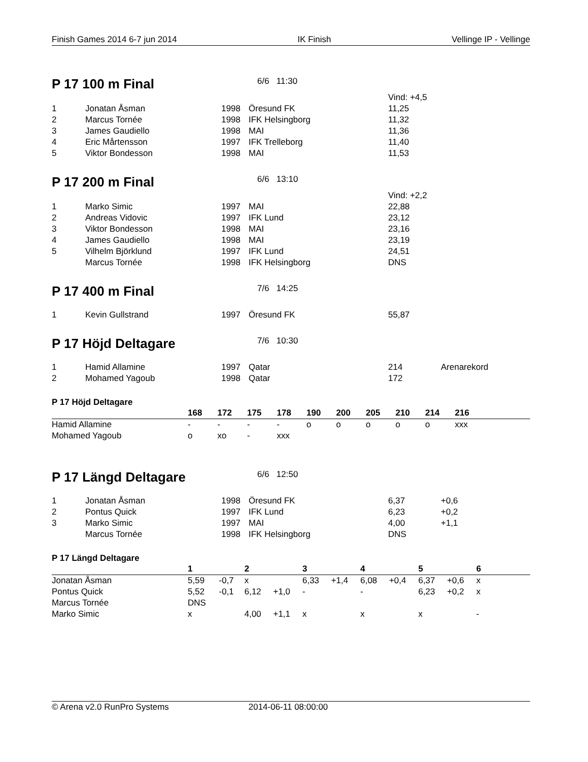Finish Games 2014 6-7 jun 2014 IK Finish Vellinge IP - Vellinge
P 17 100 m Final
6/6 11:30
| | | | | Vind: +4,5 |
| 1 | Jonatan Åsman | 1998 | Öresund FK | 11,25 |
| 2 | Marcus Tornée | 1998 | IFK Helsingborg | 11,32 |
| 3 | James Gaudiello | 1998 | MAI | 11,36 |
| 4 | Eric Mårtensson | 1997 | IFK Trelleborg | 11,40 |
| 5 | Viktor Bondesson | 1998 | MAI | 11,53 |
P 17 200 m Final
6/6 13:10
| | | | | Vind: +2,2 |
| 1 | Marko Simic | 1997 | MAI | 22,88 |
| 2 | Andreas Vidovic | 1997 | IFK Lund | 23,12 |
| 3 | Viktor Bondesson | 1998 | MAI | 23,16 |
| 4 | James Gaudiello | 1998 | MAI | 23,19 |
| 5 | Vilhelm Björklund | 1997 | IFK Lund | 24,51 |
| | Marcus Tornée | 1998 | IFK Helsingborg | DNS |
P 17 400 m Final
7/6 14:25
| 1 | Kevin Gullstrand | 1997 | Öresund FK | 55,87 |
P 17 Höjd Deltagare
7/6 10:30
| 1 | Hamid Allamine | 1997 | Qatar | 214 | Arenarekord |
| 2 | Mohamed Yagoub | 1998 | Qatar | 172 | |
P 17 Höjd Deltagare
| | 168 | 172 | 175 | 178 | 190 | 200 | 205 | 210 | 214 | 216 | |
| --- | --- | --- | --- | --- | --- | --- | --- | --- | --- | --- | --- |
| Hamid Allamine | - | - | - | - | o | o | o | o | o | xxx | |
| Mohamed Yagoub | o | xo | - | xxx | | | | | | | |
P 17 Längd Deltagare
6/6 12:50
| 1 | Jonatan Åsman | 1998 | Öresund FK | 6,37 | +0,6 |
| 2 | Pontus Quick | 1997 | IFK Lund | 6,23 | +0,2 |
| 3 | Marko Simic | 1997 | MAI | 4,00 | +1,1 |
| | Marcus Tornée | 1998 | IFK Helsingborg | DNS | |
P 17 Längd Deltagare
| | 1 | | 2 | | 3 | | 4 | | 5 | | 6 | |
| --- | --- | --- | --- | --- | --- | --- | --- | --- | --- | --- | --- | --- |
| Jonatan Åsman | 5,59 | -0,7 | x | | 6,33 | +1,4 | 6,08 | +0,4 | 6,37 | +0,6 | x | |
| Pontus Quick | 5,52 | -0,1 | 6,12 | +1,0 | - | | - | | 6,23 | +0,2 | x | |
| Marcus Tornée | DNS | | | | | | | | | | | |
| Marko Simic | x | | 4,00 | +1,1 | x | | x | | x | | - | |
© Arena v2.0 RunPro Systems 2014-06-11 08:00:00